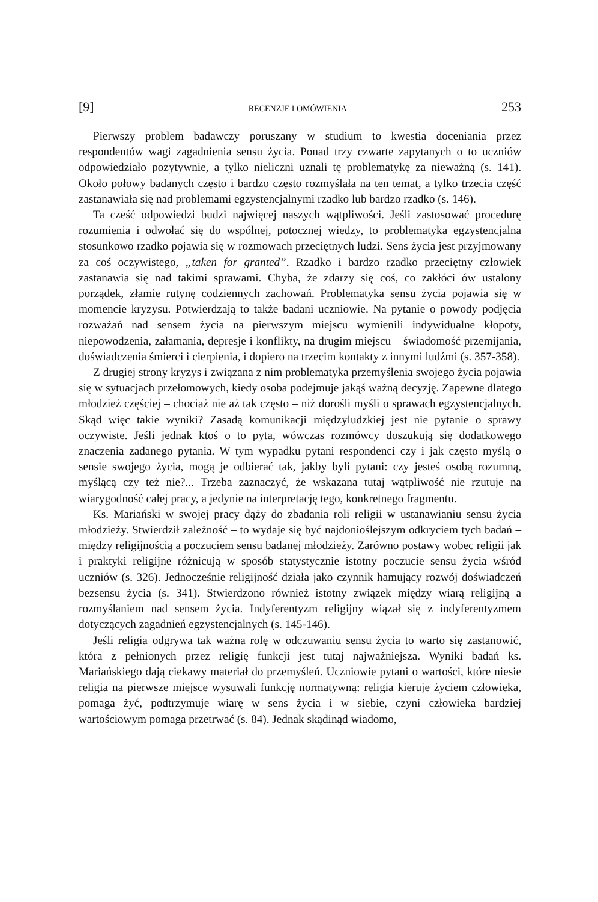[9] RECENZJE I OMÓWIENIA 253
Pierwszy problem badawczy poruszany w studium to kwestia doceniania przez respondentów wagi zagadnienia sensu życia. Ponad trzy czwarte zapytanych o to uczniów odpowiedziało pozytywnie, a tylko nieliczni uznali tę problematykę za nieważną (s. 141). Około połowy badanych często i bardzo często rozmyślała na ten temat, a tylko trzecia część zastanawiała się nad problemami egzystencjalnymi rzadko lub bardzo rzadko (s. 146).
Ta cześć odpowiedzi budzi najwięcej naszych wątpliwości. Jeśli zastosować procedurę rozumienia i odwołać się do wspólnej, potocznej wiedzy, to problematyka egzystencjalna stosunkowo rzadko pojawia się w rozmowach przeciętnych ludzi. Sens życia jest przyjmowany za coś oczywistego, „taken for granted”. Rzadko i bardzo rzadko przeciętny człowiek zastanawia się nad takimi sprawami. Chyba, że zdarzy się coś, co zakłóci ów ustalony porządek, złamie rutynę codziennych zachowań. Problematyka sensu życia pojawia się w momencie kryzysu. Potwierdzają to także badani uczniowie. Na pytanie o powody podjęcia rozważań nad sensem życia na pierwszym miejscu wymienili indywidualne kłopoty, niepowodzenia, załamania, depresje i konflikty, na drugim miejscu – świadomość przemijania, doświadczenia śmierci i cierpienia, i dopiero na trzecim kontakty z innymi ludźmi (s. 357-358).
Z drugiej strony kryzys i związana z nim problematyka przemyślenia swojego życia pojawia się w sytuacjach przełomowych, kiedy osoba podejmuje jakąś ważną decyzję. Zapewne dlatego młodzież częściej – chociaż nie aż tak często – niż dorośli myśli o sprawach egzystencjalnych. Skąd więc takie wyniki? Zasadą komunikacji międzyludzkiej jest nie pytanie o sprawy oczywiste. Jeśli jednak ktoś o to pyta, wówczas rozmówcy doszukują się dodatkowego znaczenia zadanego pytania. W tym wypadku pytani respondenci czy i jak często myślą o sensie swojego życia, mogą je odbierać tak, jakby byli pytani: czy jesteś osobą rozumną, myślącą czy też nie?... Trzeba zaznaczyć, że wskazana tutaj wątpliwość nie rzutuje na wiarygodność całej pracy, a jedynie na interpretację tego, konkretnego fragmentu.
Ks. Mariański w swojej pracy dąży do zbadania roli religii w ustanawianiu sensu życia młodzieży. Stwierdził zależność – to wydaje się być najdonioślejszym odkryciem tych badań – między religijnością a poczuciem sensu badanej młodzieży. Zarówno postawy wobec religii jak i praktyki religijne różnicują w sposób statystycznie istotny poczucie sensu życia wśród uczniów (s. 326). Jednocześnie religijność działa jako czynnik hamujący rozwój doświadczeń bezsensu życia (s. 341). Stwierdzono również istotny związek między wiarą religijną a rozmyślaniem nad sensem życia. Indyferentyzm religijny wiązał się z indyferentyzmem dotyczących zagadnień egzystencjalnych (s. 145-146).
Jeśli religia odgrywa tak ważna rolę w odczuwaniu sensu życia to warto się zastanowić, która z pełnionych przez religię funkcji jest tutaj najważniejsza. Wyniki badań ks. Mariańskiego dają ciekawy materiał do przemyśleń. Uczniowie pytani o wartości, które niesie religia na pierwsze miejsce wysuwali funkcję normatywną: religia kieruje życiem człowieka, pomaga żyć, podtrzymuje wiarę w sens życia i w siebie, czyni człowieka bardziej wartościowym pomaga przetrwać (s. 84). Jednak skądinąd wiadomo,